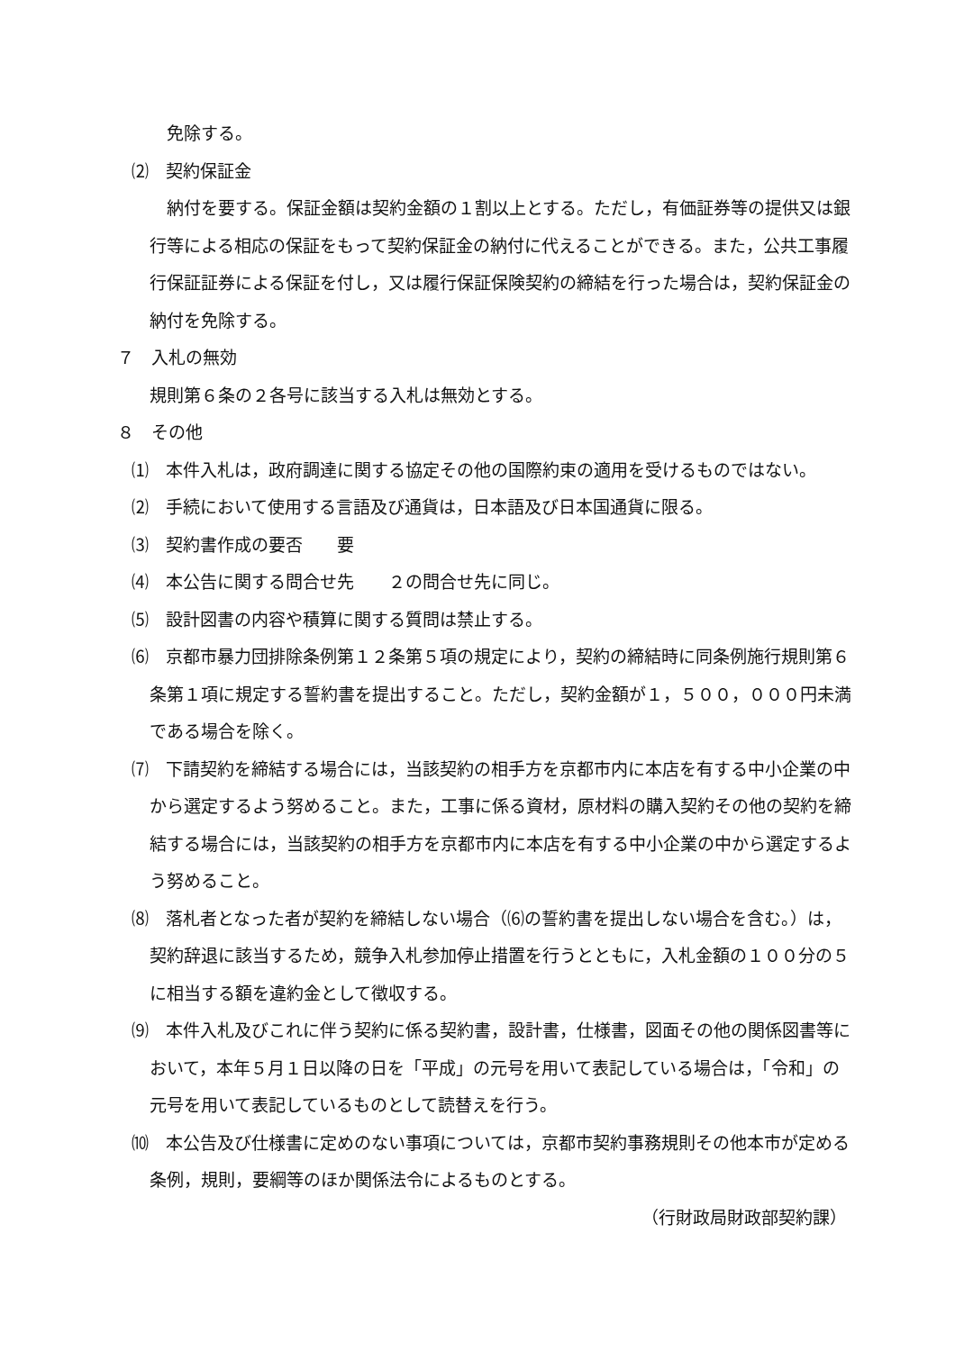免除する。
⑵　契約保証金
　納付を要する。保証金額は契約金額の１割以上とする。ただし，有価証券等の提供又は銀行等による相応の保証をもって契約保証金の納付に代えることができる。また，公共工事履行保証証券による保証を付し，又は履行保証保険契約の締結を行った場合は，契約保証金の納付を免除する。
７　入札の無効
規則第６条の２各号に該当する入札は無効とする。
８　その他
⑴　本件入札は，政府調達に関する協定その他の国際約束の適用を受けるものではない。
⑵　手続において使用する言語及び通貨は，日本語及び日本国通貨に限る。
⑶　契約書作成の要否　　要
⑷　本公告に関する問合せ先　　２の問合せ先に同じ。
⑸　設計図書の内容や積算に関する質問は禁止する。
⑹　京都市暴力団排除条例第１２条第５項の規定により，契約の締結時に同条例施行規則第６条第１項に規定する誓約書を提出すること。ただし，契約金額が１，５００，０００円未満である場合を除く。
⑺　下請契約を締結する場合には，当該契約の相手方を京都市内に本店を有する中小企業の中から選定するよう努めること。また，工事に係る資材，原材料の購入契約その他の契約を締結する場合には，当該契約の相手方を京都市内に本店を有する中小企業の中から選定するよう努めること。
⑻　落札者となった者が契約を締結しない場合（⑹の誓約書を提出しない場合を含む。）は，契約辞退に該当するため，競争入札参加停止措置を行うとともに，入札金額の１００分の５に相当する額を違約金として徴収する。
⑼　本件入札及びこれに伴う契約に係る契約書，設計書，仕様書，図面その他の関係図書等において，本年５月１日以降の日を「平成」の元号を用いて表記している場合は，「令和」の元号を用いて表記しているものとして読替えを行う。
⑽　本公告及び仕様書に定めのない事項については，京都市契約事務規則その他本市が定める条例，規則，要綱等のほか関係法令によるものとする。
（行財政局財政部契約課）